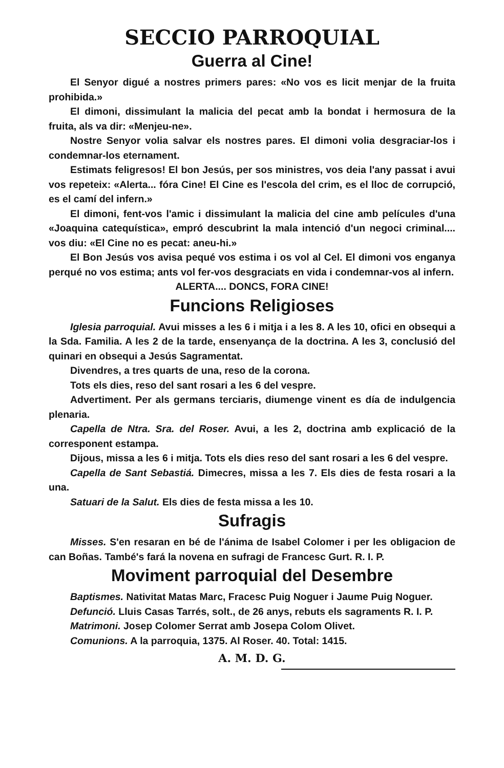SECCIO PARROQUIAL
Guerra al Cine!
El Senyor digué a nostres primers pares: «No vos es licit menjar de la fruita prohibida.»
El dimoni, dissimulant la malicia del pecat amb la bondat i hermosura de la fruita, als va dir: «Menjeu-ne».
Nostre Senyor volia salvar els nostres pares. El dimoni volia desgraciar-los i condemnar-los eternament.
Estimats feligresos! El bon Jesús, per sos ministres, vos deia l'any passat i avui vos repeteix: «Alerta... fóra Cine! El Cine es l'escola del crim, es el lloc de corrupció, es el camí del infern.»
El dimoni, fent-vos l'amic i dissimulant la malicia del cine amb películes d'una «Joaquina catequística», empró descubrint la mala intenció d'un negoci criminal.... vos diu: «El Cine no es pecat: aneu-hi.»
El Bon Jesús vos avisa pequé vos estima i os vol al Cel. El dimoni vos enganya perqué no vos estima; ants vol fer-vos desgraciats en vida i condemnar-vos al infern.
ALERTA.... DONCS, FORA CINE!
Funcions Religioses
Iglesia parroquial. Avui misses a les 6 i mitja i a les 8. A les 10, ofici en obsequi a la Sda. Familia. A les 2 de la tarde, ensenyança de la doctrina. A les 3, conclusió del quinari en obsequi a Jesús Sagramentat.
Divendres, a tres quarts de una, reso de la corona.
Tots els dies, reso del sant rosari a les 6 del vespre.
Advertiment. Per als germans terciaris, diumenge vinent es día de indulgencia plenaria.
Capella de Ntra. Sra. del Roser. Avui, a les 2, doctrina amb explicació de la corresponent estampa.
Dijous, missa a les 6 i mitja. Tots els dies reso del sant rosari a les 6 del vespre.
Capella de Sant Sebastiá. Dimecres, missa a les 7. Els dies de festa rosari a la una.
Satuari de la Salut. Els dies de festa missa a les 10.
Sufragis
Misses. S'en resaran en bé de l'ánima de Isabel Colomer i per les obligacion de can Boñas. També's fará la novena en sufragi de Francesc Gurt. R. I. P.
Moviment parroquial del Desembre
Baptismes. Nativitat Matas Marc, Fracesc Puig Noguer i Jaume Puig Noguer.
Defunció. Lluis Casas Tarrés, solt., de 26 anys, rebuts els sagraments R. I. P.
Matrimoni. Josep Colomer Serrat amb Josepa Colom Olivet.
Comunions. A la parroquia, 1375. Al Roser. 40. Total: 1415.
A. M. D. G.